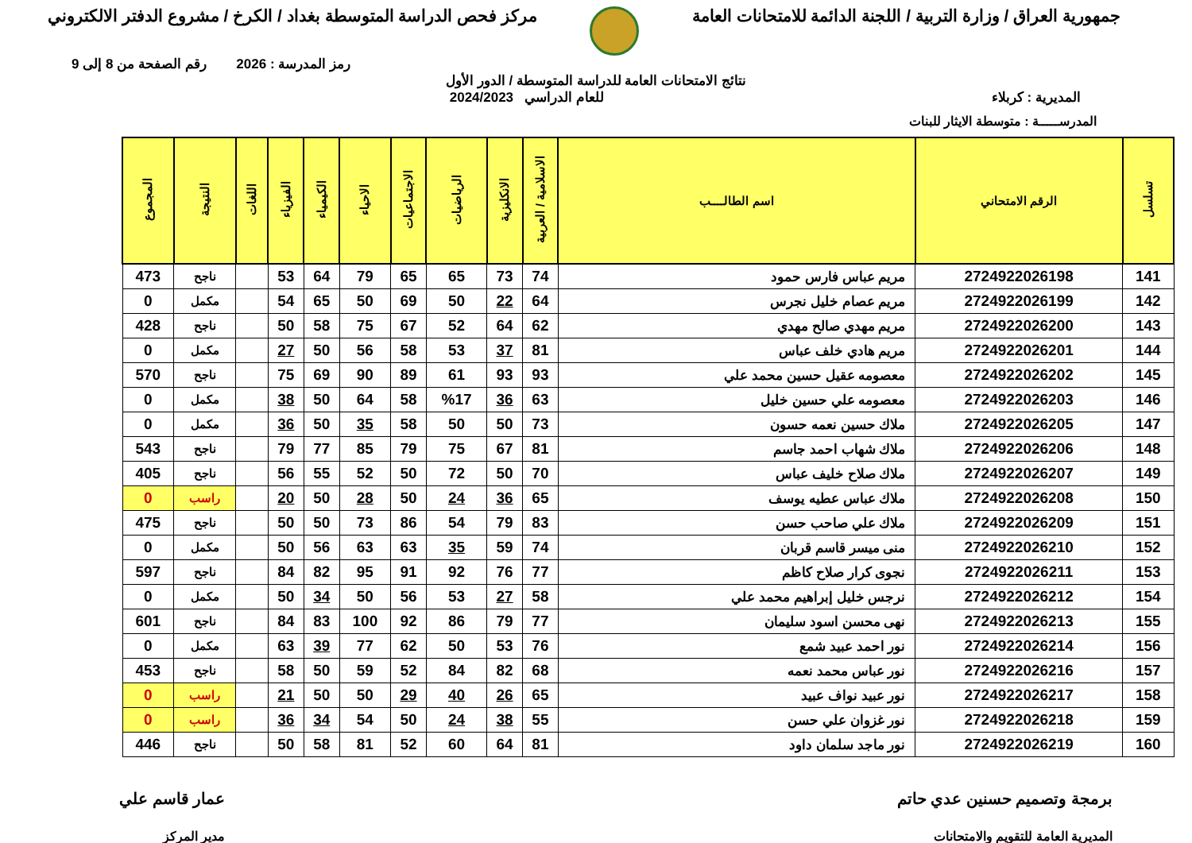جمهورية العراق / وزارة التربية / اللجنة الدائمة للامتحانات العامة
مركز فحص الدراسة المتوسطة بغداد / الكرخ / مشروع الدفتر الالكتروني
رمز المدرسة : 2026 رقم الصفحة من 8 إلى 9
نتائج الامتحانات العامة للدراسة المتوسطة / الدور الأول
المديرية : كربلاء للعام الدراسي 2024/2023
المدرســـــة : متوسطة الايثار للبنات
| تسلسل | الرقم الامتحاني | اسم الطالــــب | الاسلامية / العربية | الانكليزية | الرياضيات | الاجتماعيات | الاحياء | الكيمياء | الفيزياء | اللغات | النتيجة | المجموع |
| --- | --- | --- | --- | --- | --- | --- | --- | --- | --- | --- | --- | --- |
| 141 | 2724922026198 | مريم عباس فارس حمود | 74 | 73 | 65 | 65 | 79 | 64 | 53 | | ناجح | 473 |
| 142 | 2724922026199 | مريم عصام خليل نجرس | 64 | 22 | 50 | 69 | 50 | 65 | 54 | | مكمل | 0 |
| 143 | 2724922026200 | مريم مهدي صالح مهدي | 62 | 64 | 52 | 67 | 75 | 58 | 50 | | ناجح | 428 |
| 144 | 2724922026201 | مريم هادي خلف عباس | 81 | 37 | 53 | 58 | 56 | 50 | 27 | | مكمل | 0 |
| 145 | 2724922026202 | معصومه عقيل حسين محمد علي | 93 | 93 | 61 | 89 | 90 | 69 | 75 | | ناجح | 570 |
| 146 | 2724922026203 | معصومه علي حسين خليل | 63 | 36 | %17 | 58 | 64 | 50 | 38 | | مكمل | 0 |
| 147 | 2724922026205 | ملاك حسين نعمه حسون | 73 | 50 | 50 | 58 | 35 | 50 | 36 | | مكمل | 0 |
| 148 | 2724922026206 | ملاك شهاب احمد جاسم | 81 | 67 | 75 | 79 | 85 | 77 | 79 | | ناجح | 543 |
| 149 | 2724922026207 | ملاك صلاح خليف عباس | 70 | 50 | 72 | 50 | 52 | 55 | 56 | | ناجح | 405 |
| 150 | 2724922026208 | ملاك عباس عطيه يوسف | 65 | 36 | 24 | 50 | 28 | 50 | 20 | | راسب | 0 |
| 151 | 2724922026209 | ملاك علي صاحب حسن | 83 | 79 | 54 | 86 | 73 | 50 | 50 | | ناجح | 475 |
| 152 | 2724922026210 | منى ميسر قاسم قربان | 74 | 59 | 35 | 63 | 63 | 56 | 50 | | مكمل | 0 |
| 153 | 2724922026211 | نجوى كرار صلاح كاظم | 77 | 76 | 92 | 91 | 95 | 82 | 84 | | ناجح | 597 |
| 154 | 2724922026212 | نرجس خليل إبراهيم محمد علي | 58 | 27 | 53 | 56 | 50 | 34 | 50 | | مكمل | 0 |
| 155 | 2724922026213 | نهى محسن اسود سليمان | 77 | 79 | 86 | 92 | 100 | 83 | 84 | | ناجح | 601 |
| 156 | 2724922026214 | نور احمد عبيد شمع | 76 | 53 | 50 | 62 | 77 | 39 | 63 | | مكمل | 0 |
| 157 | 2724922026216 | نور عباس محمد نعمه | 68 | 82 | 84 | 52 | 59 | 50 | 58 | | ناجح | 453 |
| 158 | 2724922026217 | نور عبيد نواف عبيد | 65 | 26 | 40 | 29 | 50 | 50 | 21 | | راسب | 0 |
| 159 | 2724922026218 | نور غزوان علي حسن | 55 | 38 | 24 | 50 | 54 | 34 | 36 | | راسب | 0 |
| 160 | 2724922026219 | نور ماجد سلمان داود | 81 | 64 | 60 | 52 | 81 | 58 | 50 | | ناجح | 446 |
برمجة وتصميم حسنين عدي حاتم
المديرية العامة للتقويم والامتحانات
عمار قاسم علي
مدير المركز